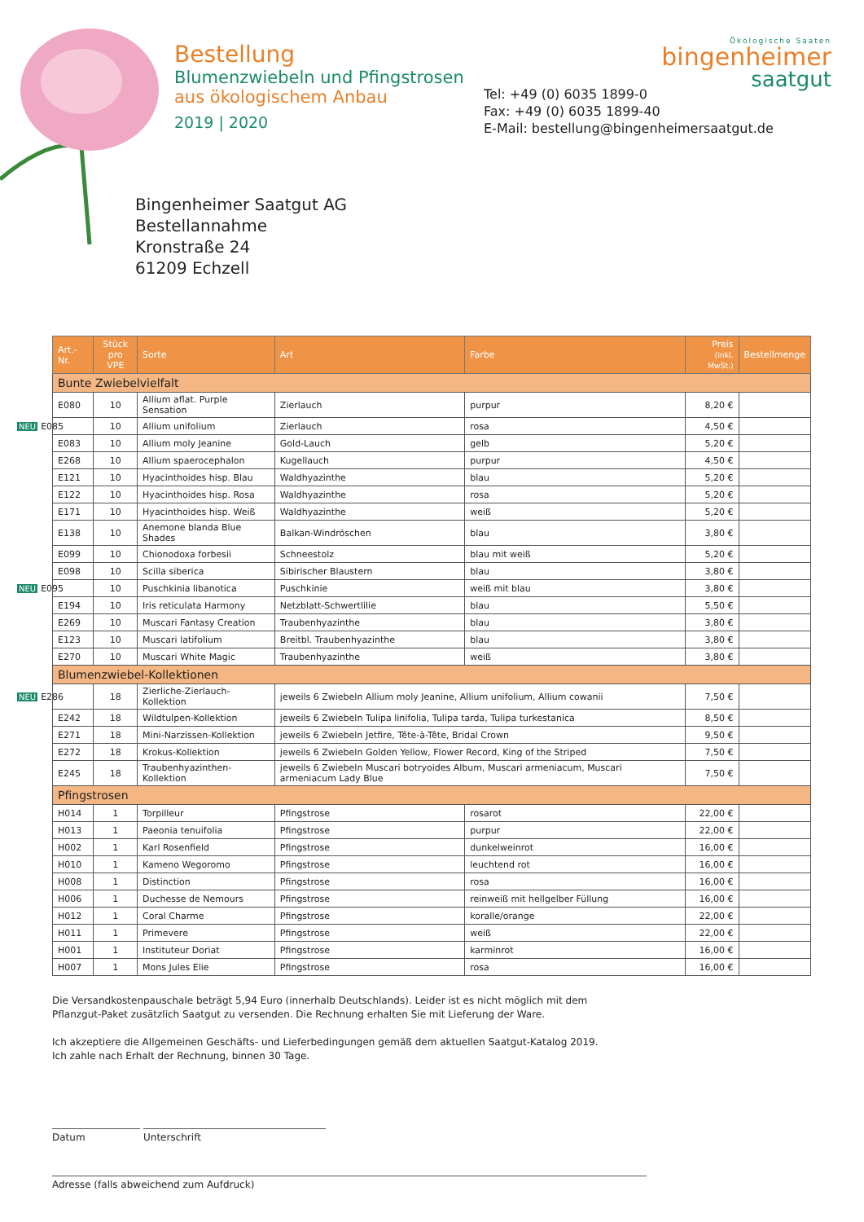Bestellung
Blumenzwiebeln und Pfingstrosen
aus ökologischem Anbau
2019 | 2020
Tel: +49 (0) 6035 1899-0
Fax: +49 (0) 6035 1899-40
E-Mail: bestellung@bingenheimersaatgut.de
Ökologische Saaten
bingenheimer
saatgut
Bingenheimer Saatgut AG
Bestellannahme
Kronstraße 24
61209 Echzell
| Art.-Nr. | Stück pro VPE | Sorte | Art | Farbe | Preis (inkl. MwSt.) | Bestellmenge |
| --- | --- | --- | --- | --- | --- | --- |
| Bunte Zwiebelvielfalt | | | | | | |
| E080 | 10 | Allium aflat. Purple Sensation | Zierlauch | purpur | 8,20 € | |
| NEU E085 | 10 | Allium unifolium | Zierlauch | rosa | 4,50 € | |
| E083 | 10 | Allium moly Jeanine | Gold-Lauch | gelb | 5,20 € | |
| E268 | 10 | Allium spaerocephalon | Kugellauch | purpur | 4,50 € | |
| E121 | 10 | Hyacinthoides hisp. Blau | Waldhyazinthe | blau | 5,20 € | |
| E122 | 10 | Hyacinthoides hisp. Rosa | Waldhyazinthe | rosa | 5,20 € | |
| E171 | 10 | Hyacinthoides hisp. Weiß | Waldhyazinthe | weiß | 5,20 € | |
| E138 | 10 | Anemone blanda Blue Shades | Balkan-Windröschen | blau | 3,80 € | |
| E099 | 10 | Chionodoxa forbesii | Schneestolz | blau mit weiß | 5,20 € | |
| E098 | 10 | Scilla siberica | Sibirischer Blaustern | blau | 3,80 € | |
| NEU E095 | 10 | Puschkinia libanotica | Puschkinie | weiß mit blau | 3,80 € | |
| E194 | 10 | Iris reticulata Harmony | Netzblatt-Schwertlilie | blau | 5,50 € | |
| E269 | 10 | Muscari Fantasy Creation | Traubenhyazinthe | blau | 3,80 € | |
| E123 | 10 | Muscari latifolium | Breitbl. Traubenhyazinthe | blau | 3,80 € | |
| E270 | 10 | Muscari White Magic | Traubenhyazinthe | weiß | 3,80 € | |
| Blumenzwiebel-Kollektionen | | | | | | |
| NEU E286 | 18 | Zierliche-Zierlauch-Kollektion | jeweils 6 Zwiebeln Allium moly Jeanine, Allium unifolium, Allium cowanii | | 7,50 € | |
| E242 | 18 | Wildtulpen-Kollektion | jeweils 6 Zwiebeln Tulipa linifolia, Tulipa tarda, Tulipa turkestanica | | 8,50 € | |
| E271 | 18 | Mini-Narzissen-Kollektion | jeweils 6 Zwiebeln Jetfire, Tête-à-Tête, Bridal Crown | | 9,50 € | |
| E272 | 18 | Krokus-Kollektion | jeweils 6 Zwiebeln Golden Yellow, Flower Record, King of the Striped | | 7,50 € | |
| E245 | 18 | Traubenhyazinthen-Kollektion | jeweils 6 Zwiebeln Muscari botryoides Album, Muscari armeniacum, Muscari armeniacum Lady Blue | | 7,50 € | |
| Pfingstrosen | | | | | | |
| H014 | 1 | Torpilleur | Pfingstrose | rosarot | 22,00 € | |
| H013 | 1 | Paeonia tenuifolia | Pfingstrose | purpur | 22,00 € | |
| H002 | 1 | Karl Rosenfield | Pfingstrose | dunkelweinrot | 16,00 € | |
| H010 | 1 | Kameno Wegoromo | Pfingstrose | leuchtend rot | 16,00 € | |
| H008 | 1 | Distinction | Pfingstrose | rosa | 16,00 € | |
| H006 | 1 | Duchesse de Nemours | Pfingstrose | reinweiß mit hellgelber Füllung | 16,00 € | |
| H012 | 1 | Coral Charme | Pfingstrose | koralle/orange | 22,00 € | |
| H011 | 1 | Primevere | Pfingstrose | weiß | 22,00 € | |
| H001 | 1 | Instituteur Doriat | Pfingstrose | karminrot | 16,00 € | |
| H007 | 1 | Mons Jules Elie | Pfingstrose | rosa | 16,00 € | |
Die Versandkostenpauschale beträgt 5,94 Euro (innerhalb Deutschlands). Leider ist es nicht möglich mit dem
Pflanzgut-Paket zusätzlich Saatgut zu versenden. Die Rechnung erhalten Sie mit Lieferung der Ware.
Ich akzeptiere die Allgemeinen Geschäfts- und Lieferbedingungen gemäß dem aktuellen Saatgut-Katalog 2019.
Ich zahle nach Erhalt der Rechnung, binnen 30 Tage.
Datum Unterschrift
Adresse (falls abweichend zum Aufdruck)